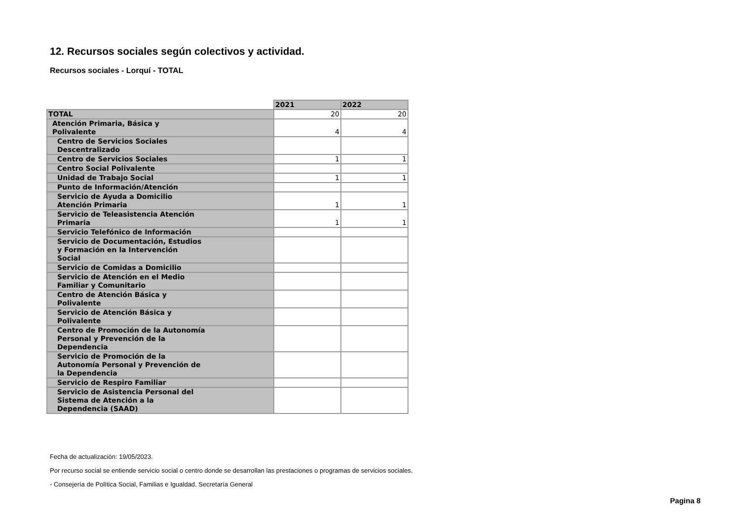12. Recursos sociales según colectivos y actividad.
Recursos sociales - Lorquí - TOTAL
| | 2021 | 2022 |
| --- | --- | --- |
| TOTAL | 20 | 20 |
| Atención Primaria, Básica y Polivalente | 4 | 4 |
| Centro de Servicios Sociales Descentralizado | | |
| Centro de Servicios Sociales | 1 | 1 |
| Centro Social Polivalente | | |
| Unidad de Trabajo Social | 1 | 1 |
| Punto de Información/Atención | | |
| Servicio de Ayuda a Domicilio Atención Primaria | 1 | 1 |
| Servicio de Teleasistencia Atención Primaria | 1 | 1 |
| Servicio Telefónico de Información | | |
| Servicio de Documentación, Estudios y Formación en la Intervención Social | | |
| Servicio de Comidas a Domicilio | | |
| Servicio de Atención en el Medio Familiar y Comunitario | | |
| Centro de Atención Básica y Polivalente | | |
| Servicio de Atención Básica y Polivalente | | |
| Centro de Promoción de la Autonomía Personal y Prevención de la Dependencia | | |
| Servicio de Promoción de la Autonomía Personal y Prevención de la Dependencia | | |
| Servicio de Respiro Familiar | | |
| Servicio de Asistencia Personal del Sistema de Atención a la Dependencia (SAAD) | | |
Fecha de actualización: 19/05/2023.
Por recurso social se entiende servicio social o centro donde se desarrollan las prestaciones o programas de servicios sociales.
- Consejería de Política Social, Familias e Igualdad. Secretaría General
Pagina 8